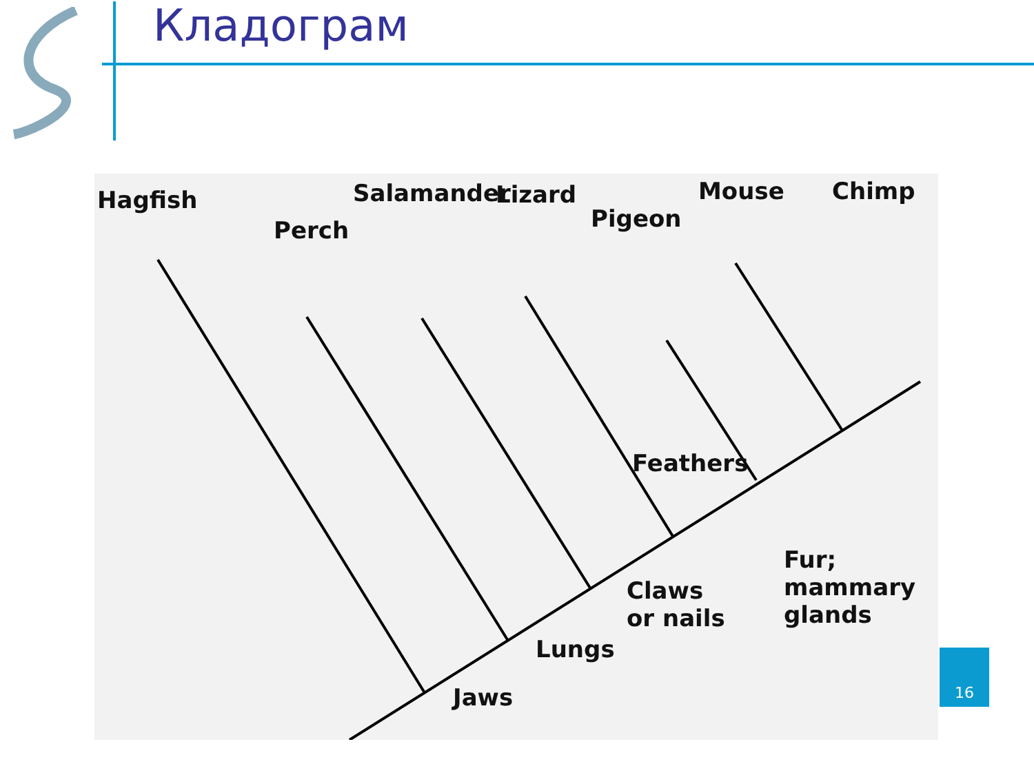Кладограм
Hagfish
Perch
Salamander Lizard
Pigeon
Mouse Chimp
Feathers
Fur;
mammary
glands
Claws
or nails
Lungs
Jaws
16